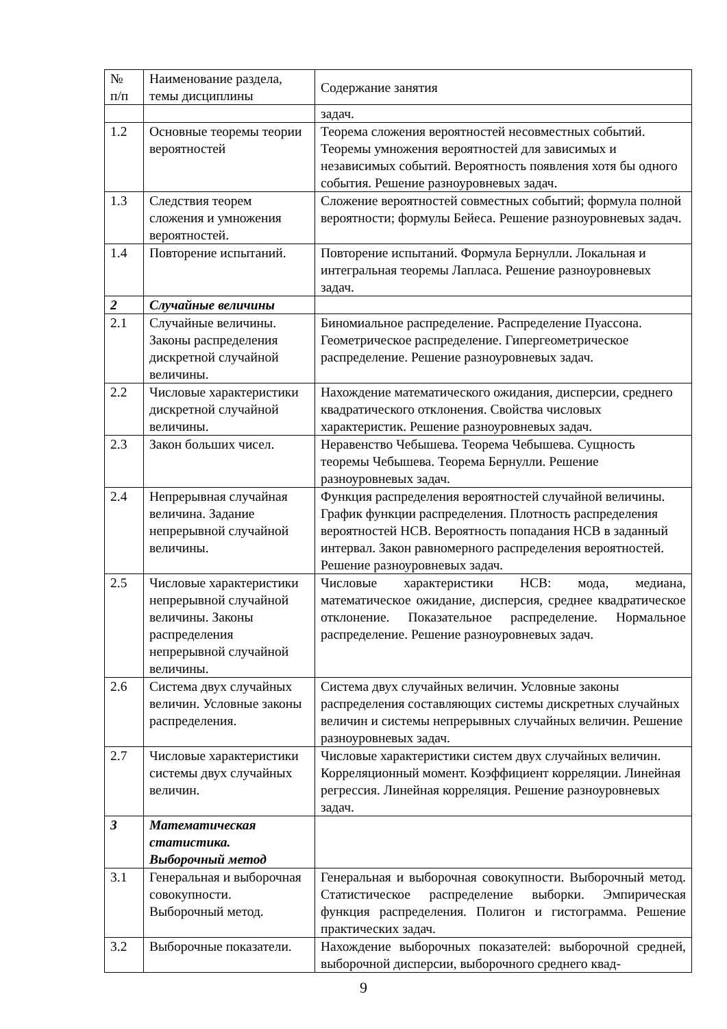| № п/п | Наименование раздела, темы дисциплины | Содержание занятия |
| | | задач. |
| 1.2 | Основные теоремы теории вероятностей | Теорема сложения вероятностей несовместных событий. Теоремы умножения вероятностей для зависимых и независимых событий. Вероятность появления хотя бы одного события. Решение разноуровневых задач. |
| 1.3 | Следствия теорем сложения и умножения вероятностей. | Сложение вероятностей совместных событий; формула полной вероятности; формулы Бейеса. Решение разноуровневых задач. |
| 1.4 | Повторение испытаний. | Повторение испытаний. Формула Бернулли. Локальная и интегральная теоремы Лапласа. Решение разноуровневых задач. |
| 2 | Случайные величины | |
| 2.1 | Случайные величины. Законы распределения дискретной случайной величины. | Биномиальное распределение. Распределение Пуассона. Геометрическое распределение. Гипергеометрическое распределение. Решение разноуровневых задач. |
| 2.2 | Числовые характеристики дискретной случайной величины. | Нахождение математического ожидания, дисперсии, среднего квадратического отклонения. Свойства числовых характеристик. Решение разноуровневых задач. |
| 2.3 | Закон больших чисел. | Неравенство Чебышева. Теорема Чебышева. Сущность теоремы Чебышева. Теорема Бернулли. Решение разноуровневых задач. |
| 2.4 | Непрерывная случайная величина. Задание непрерывной случайной величины. | Функция распределения вероятностей случайной величины. График функции распределения. Плотность распределения вероятностей НСВ. Вероятность попадания НСВ в заданный интервал. Закон равномерного распределения вероятностей. Решение разноуровневых задач. |
| 2.5 | Числовые характеристики непрерывной случайной величины. Законы распределения непрерывной случайной величины. | Числовые характеристики НСВ: мода, медиана, математическое ожидание, дисперсия, среднее квадратическое отклонение. Показательное распределение. Нормальное распределение. Решение разноуровневых задач. |
| 2.6 | Система двух случайных величин. Условные законы распределения. | Система двух случайных величин. Условные законы распределения составляющих системы дискретных случайных величин и системы непрерывных случайных величин. Решение разноуровневых задач. |
| 2.7 | Числовые характеристики системы двух случайных величин. | Числовые характеристики систем двух случайных величин. Корреляционный момент. Коэффициент корреляции. Линейная регрессия. Линейная корреляция. Решение разноуровневых задач. |
| 3 | Математическая статистика. Выборочный метод | |
| 3.1 | Генеральная и выборочная совокупности. Выборочный метод. | Генеральная и выборочная совокупности. Выборочный метод. Статистическое распределение выборки. Эмпирическая функция распределения. Полигон и гистограмма. Решение практических задач. |
| 3.2 | Выборочные показатели. | Нахождение выборочных показателей: выборочной средней, выборочной дисперсии, выборочного среднего квад- |
9